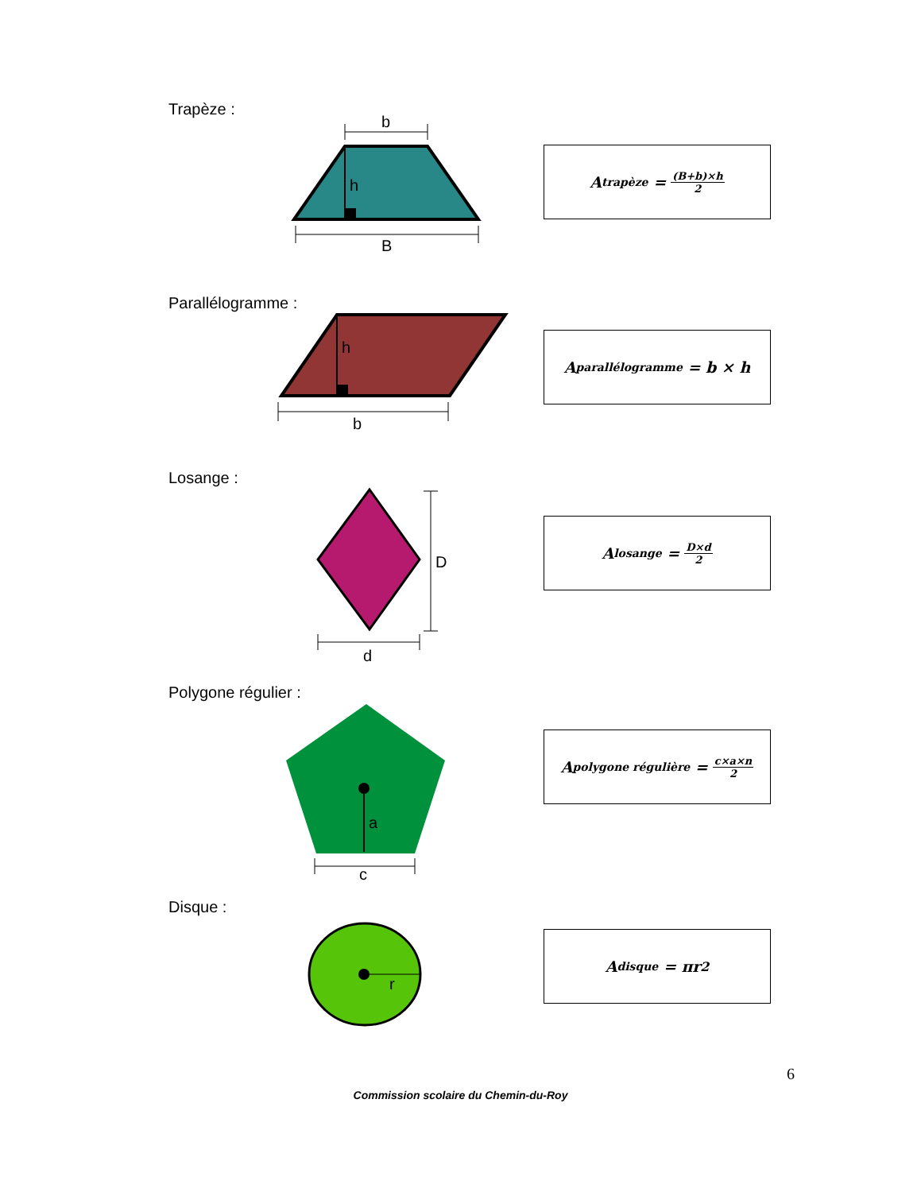Trapèze :
b
h
B
A<sub>trapèze</sub> = (B+b)×h 2
Parallélogramme :
h
b
A<sub>parallélogramme</sub> = b × h
Losange :
D
d
A<sub>losange</sub> = D×d 2
Polygone régulier :
a
c
A<sub>polygone régulière</sub> = c×a×n 2
Disque :
r
A<sub>disque</sub> = πr<sup>2</sup>
6
Commission scolaire du Chemin-du-Roy